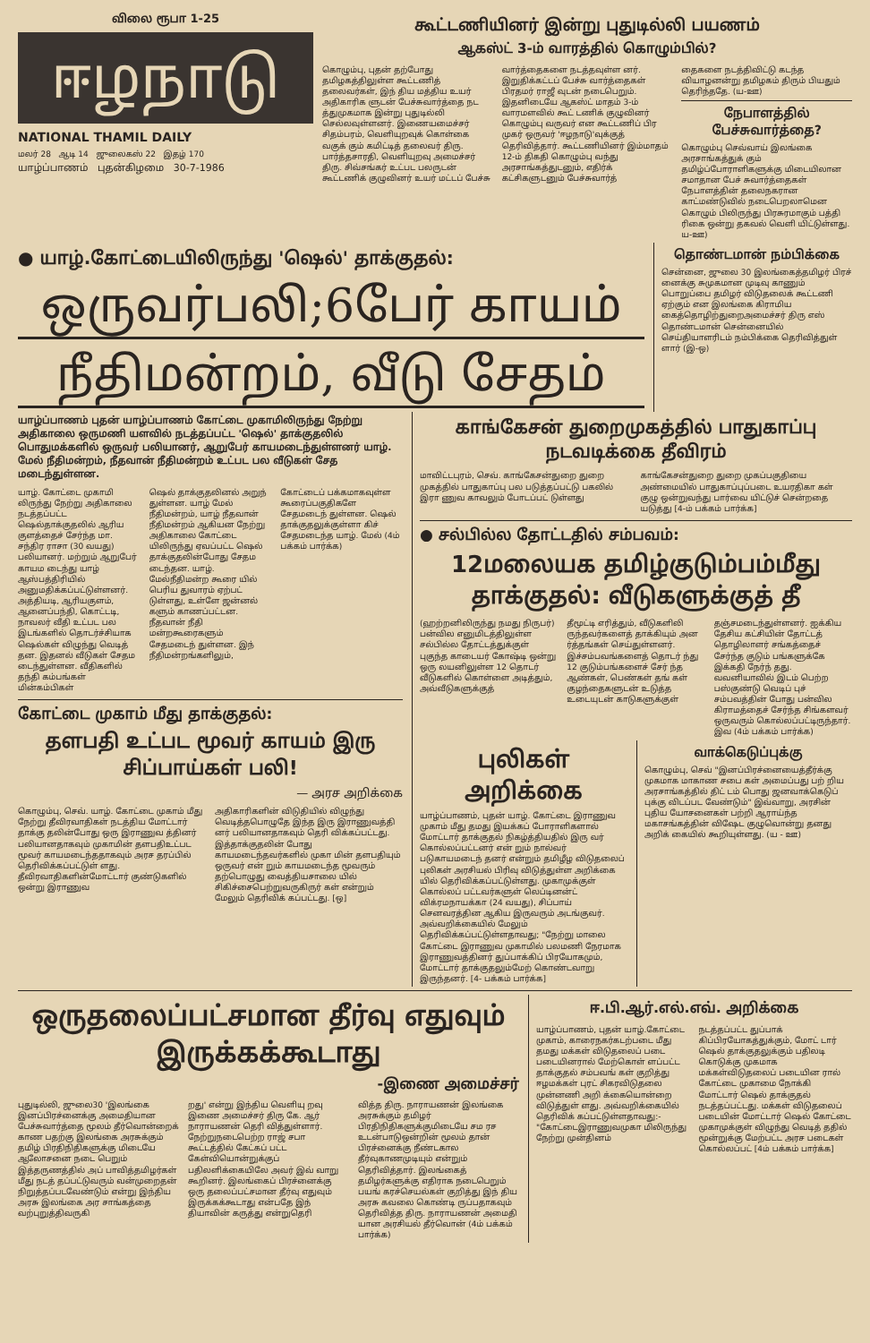விலை ரூபா 1-25
ஈழநாடு
NATIONAL THAMIL DAILY
மலர் 28 ஆடி 14 ஜுலைகஸ் 22 இதழ் 170
யாழ்ப்பாணம் புதன்கிழமை 30-7-1986
கூட்டணியினர் இன்று புதுடில்லி பயணம்
ஆகஸ்ட் 3-ம் வாரத்தில் கொழும்பில்?
கொழும்பு, புதன் தற்போது தமிழகத்திலுள்ள கூட்டணித் தலைவர்கள், இந் திய மத்திய உயர் அதிகாரிக ளுடன் பேச்சுவார்த்தை நட த்துமுகமாக இன்று புதுடில்லி செல்லவுள்ளனர். இணையமைச்சர் சிதம்பரம், வெளியுறவுக் கொள்கை வகுக் கும் கமிட்டித் தலைவர் திரு. பார்த்தசாரதி, வெளியுறவு அமைச்சர் திரு. சிவ்சங்கர் உட்பட பலருடன் கூட்டணிக் குழுவினர் உயர் மட்டப் பேச்சு
வார்த்தைகளை நடத்தவுள்ள னர். இறுதிக்கட்டப் பேச்சு வார்த்தைகள் பிரதமர் ராஜீ வுடன் நடைபெறும். இதனிடையே ஆகஸ்ட் மாதம் 3-ம் வாரமளவில் கூட் டணிக் குழுவினர் கொழும்பு வருவர் என கூட்டணிப் பிர முகர் ஒருவர் 'ஈழநாடு'வுக்குத் தெரிவித்தார். கூட்டணியினர் இம்மாதம் 12-ம் திகதி கொழும்பு வந்து அரசாங்கத்துடனும், எதிர்க் கட்சிகளுடனும் பேச்சுவார்த்
தைகளை நடத்திவிட்டு கடந்த வியாழனன்று தமிழகம் திரும் பியதும் தெரிந்ததே. (ய-ஊ)
நேபாளத்தில் பேச்சுவார்த்தை?
கொழும்பு செவ்வாய் இலங்கை அரசாங்கத்துக் கும் தமிழ்ப்போராளிகளுக்கு மிடையிலான சமாதான பேச் சுவார்த்தைகள் நேபாளத்தின் தலைநகரான காட்மண்டுவில் நடைபெறலாமென கொழும் பிலிருந்து பிரசுரமாகும் பத்தி ரிகை ஒன்று தகவல் வெளி யிட்டுள்ளது. ய-ஊ)
● யாழ்.கோட்டையிலிருந்து 'ஷெல்' தாக்குதல்:
ஒருவர்பலி;6பேர் காயம்
நீதிமன்றம், வீடு சேதம்
தொண்டமான் நம்பிக்கை
சென்னை, ஜுலை 30 இலங்கைத்தமிழர் பிரச் னைக்கு சுமுகமான முடிவு காணும் பொறுப்பை தமிழர் விடுதலைக் கூட்டணி ஏற்கும் என இலங்கை கிராமிய கைத்தொழிற்துறைஅமைச்சர் திரு எஸ் தொண்டமான் சென்னையில் செய்தியாளரிடம் நம்பிக்கை தெரிவித்துள் ளார் (இ-ஒ)
யாழ்ப்பாணம் புதன் யாழ்ப்பாணம் கோட்டை முகாமிலிருந்து நேற்று அதிகாலை ஒருமணி யளவில் நடத்தப்பட்ட 'ஷெல்' தாக்குதலில் பொதுமக்களில் ஒருவர் பலியானர், ஆறுபேர் காயமடைந்துள்ளனர் யாழ். மேல் நீதிமன்றம், நீதவான் நீதிமன்றம் உட்பட பல வீடுகள் சேத மடைந்துள்ளன.
யாழ். கோட்டை முகாமி லிருந்து நேற்று அதிகாலை நடத்தப்பட்ட ஷெல்தாக்குதலில் ஆரிய குளத்தைச் சேர்ந்த மா. சந்திர ராசா (30 வயது) பலியானர். மற்றும் ஆறுபேர் காயம டைந்து யாழ் ஆஸ்பத்திரியில் அனுமதிக்கப்பட்டுள்ளனர். அத்தியடி, ஆரியகுளம், ஆனைப்பந்தி, கொட்டடி, நாவலர் வீதி உட்பட பல இடங்களில் தொடர்ச்சியாக ஷெல்கள் விழுந்து வெடித் தன. இதனல் வீடுகள் சேதம டைந்துள்ளன. வீதிகளில் தந்தி கம்பங்கள் மின்கம்பிகள்
ஷெல் தாக்குதலினல் அறுந் துள்ளன. யாழ் மேல் நீதிமன்றம், யாழ் நீதவான் நீதிமன்றம் ஆகியன நேற்று அதிகாலை கோட்டை யிலிருந்து ஏவப்பட்ட ஷெல் தாக்குதலின்போது சேதம டைந்தன. யாழ். மேல்நீதிமன்ற கூரை யில் பெரிய துவாரம் ஏற்பட் டுள்ளது, உள்ளே ஜன்னல் களும் காணப்பட்டன. நீதவான் நீதி மன்றகூரைகளும் சேதமடைந் துள்ளன. இந் நீதிமன்றங்களிலும்,
கோட்டைப் பக்கமாகவுள்ள கூரைப்பகுதிகளே சேதமடைந் துள்ளன. ஷெல் தாக்குதலுக்குள்ளா கிச் சேதமடைந்த யாழ். மேல் (4ம் பக்கம் பார்க்க)
கோட்டை முகாம் மீது தாக்குதல்:
தளபதி உட்பட மூவர் காயம் இரு சிப்பாய்கள் பலி!
— அரச அறிக்கை
கொழும்பு, செவ். யாழ். கோட்டை முகாம் மீது நேற்று தீவிரவாதிகள் நடத்திய மோட்டார் தாக்கு தலின்போது ஒரு இராணுவ த்தினர் பலியானதாகவும் முகாமின் தளபதிஉட்பட மூவர் காயமடைந்ததாகவும் அரச தரப்பில் தெரிவிக்கப்பட்டுள் ளது. தீவிரவாதிகளின்மோட்டார் குண்டுகளில் ஒன்று இராணுவ
அதிகாரிகளின் விடுதியில் விழுந்து வெடித்தபொழுதே இந்த இரு இராணுவத்தி னர் பலியானதாகவும் தெரி விக்கப்பட்டது. இத்தாக்குதலின் போது காயமடைந்தவர்களில் முகா மின் தளபதியும் ஒருவர் என் றும் காயமடைந்த மூவரும் தற்பொழுது வைத்தியசாலை யில் சிகிச்சைபெற்றுவருகிருர் கள் என்றும் மேலும் தெரிவிக் கப்பட்டது. [ஒ]
காங்கேசன் துறைமுகத்தில் பாதுகாப்பு நடவடிக்கை தீவிரம்
மாவிட்டபுரம், செவ். காங்கேசன்துறை துறை முகத்தில் பாதுகாப்பு பல படுத்தப்பட்டு பகலில் இரா ணுவ காவலும் போடப்பட் டுள்ளது
காங்கேசன்துறை துறை முகப்பகுதியை அண்மையில் பாதுகாப்புப்படை உயரதிகா கள் குழு ஒன்றுவந்து பார்வை யிட்டுச் சென்றதை யடுத்து [4-ம் பக்கம் பார்க்க]
● சல்பில்ல தோட்டதில் சம்பவம்:
12மலையக தமிழ்குடும்பம்மீது தாக்குதல்: வீடுகளுக்குத் தீ
(ஹற்றனிலிருந்து நமது நிருபர்) பன்வில எனுமிடத்திலுள்ள சல்பில்ல தோட்டத்துக்குள் புகுந்த காடையர் கோஷ்டி ஒன்று ஒரு லயனிலுள்ள 12 தொடர் வீடுகளில் கொள்ளை அடித்தும், அவ்வீடுகளுக்குத்
தீமூட்டி எரித்தும், வீடுகளிலி ருந்தவர்களைத் தாக்கியும் அன ர்த்தங்கள் செய்துள்ளனர். இச்சம்பவங்களைத் தொடர் ந்து 12 குடும்பங்களைச் சேர் ந்த ஆண்கள், பெண்கள் தங் கள் குழந்தைகளுடன் உடுத்த உடையுடன் காடுகளுக்குள்
தஞ்சமடைந்துள்ளனர். ஐக்கிய தேசிய கட்சியின் தோட்டத் தொழிலாளர் சங்கத்தைச் சேர்ந்த குடும் பங்களுக்கே இக்கதி நேர்ந் தது. வவனியாவில் இடம் பெற்ற பஸ்குண்டு வெடிப் புச் சம்பவத்தின் போது பன்வில கிராமத்தைச் சேர்ந்த சிங்களவர் ஒருவரும் கொல்லப்பட்டிருந்தார். இவ (4ம் பக்கம் பார்க்க)
புலிகள் அறிக்கை
யாழ்ப்பாணம், புதன் யாழ். கோட்டை இராணுவ முகாம் மீது தமது இயக்கப் போராளிகளால் மோட்டார் தாக்குதல் நிகழ்த்தியதில் இரு வர் கொல்லப்பட்டனர் என் றும் நால்வர் படுகாயமடைந் தனர் என்றும் தமிழீழ விடுதலைப் புலிகள் அரசியல் பிரிவு விடுத்துள்ள அறிக்கை யில் தெரிவிக்கப்பட்டுள்ளது. முகாமுக்குள் கொல்லப் பட்டவர்களுள் லெப்டினன்ட் விக்ரமநாயக்கா (24 வயது), சிப்பாய் செனவரத்தின ஆகிய இருவரும் அடங்குவர். அவ்வறிக்கையில் மேலும் தெரிவிக்கப்பட்டுள்ளதாவது; "நேற்று மாலை கோட்டை இராணுவ முகாமில் பலமணி நேரமாக இராணுவத்தினர் துப்பாக்கிப் பிரயோகமும், மோட்டார் தாக்குதலும்மேற் கொண்டவாறு இருந்தனர். [4- பக்கம் பார்க்க]
வாக்கெடுப்புக்கு
கொழும்பு, செவ் "இனப்பிரச்னையைத்தீர்க்கு முகமாக மாகாண சபை கள் அமைப்பது பற் றிய அரசாங்கத்தில் திட் டம் பொது ஜனவாக்கெடுப் புக்கு விடப்பட வேண்டும்" இவ்வாறு, அரசின் புதிய யோசனைகள் பற்றி ஆராய்ந்த மகாசங்கத்தின் விஷேட குழுவொன்று தனது அறிக் கையில் கூறியுள்ளது. (ய - ஊ)
ஒருதலைப்பட்சமான தீர்வு எதுவும் இருக்கக்கூடாது
-இணை அமைச்சர்
புதுடில்லி, ஜுலை30 'இலங்கை இனப்பிரச்னைக்கு அமைதியான பேச்சுவார்த்தை மூலம் தீர்வொன்றைக் காண பதற்கு இலங்கை அரசுக்கும் தமிழ் பிரதிநிதிகளுக்கு மிடையே ஆலோசனை நடை பெறும் இத்தருணத்தில் அப் பாவித்தமிழர்கள் மீது நடத் தப்பட்டுவரும் வன்முறைதன் நிறுத்தப்படவேண்டும் என்று இந்திய அரசு இலங்கை அர சாங்கத்தை வற்புறுத்திவருகி
றது' என்று இந்திய வெளியு றவு இணை அமைச்சர் திரு கே. ஆர் நாராயணன் தெரி வித்துள்ளார். நேற்றுநடைபெற்ற ராஜ் சபா கூட்டத்தில் கேட்கப் பட்ட கேள்வியொன்றுக்குப் பதிலளிக்கையிலே அவர் இவ் வாறு கூறினர். இலங்கைப் பிரச்னைக்கு ஒரு தலைப்பட்சமான தீர்வு எதுவும் இருக்கக்கூடாது என்பதே இந் தியாவின் கருத்து என்றுதெரி
வித்த திரு. நாராயணன் இலங்கை அரசுக்கும் தமிழர் பிரதிநிதிகளுக்குமிடையே சம ரச உடன்பாடுஒன்றின் மூலம் தான் பிரச்னைக்கு நீண்டகால தீர்வுகாணமுடியும் என்றும் தெரிவித்தார். இலங்கைத் தமிழர்களுக்கு எதிராக நடைபெறும் பயங் கரச்செயல்கள் குறித்து இந் திய அரசு கவலை கொண்டி ருப்பதாகவும் தெரிவித்த திரு. நாராயணன் அமைதி யான அரசியல் தீர்வொன் (4ம் பக்கம் பார்க்க)
ஈ.பி.ஆர்.எல்.எவ். அறிக்கை
யாழ்ப்பாணம், புதன் யாழ்.கோட்டை முகாம், காரைநகர்கடற்படை மீது தமது மக்கள் விடுதலைப் படை படையினரால் மேற்கொள் ளப்பட்ட தாக்குதல் சம்பவங் கள் குறித்து ஈழமக்கள் புரட் சிகரவிடுதலை முன்னணி அறி க்கையொன்றை விடுத்துள் ளது. அவ்வறிக்கையில் தெரிவிக் கப்பட்டுள்ளதாவது:- "கோட்டைஇராணுவமுகா மிலிருந்து நேற்று முன்தினம்
நடத்தப்பட்ட துப்பாக் கிப்பிரயோகத்துக்கும், மோட் டார் ஷெல் தாக்குதலுக்கும் பதிலடி கொடுக்கு முகமாக மக்கள்விடுதலைப் படையின ரால் கோட்டை முகாமை நோக்கி மோட்டார் ஷெல் தாக்குதல் நடத்தப்பட்டது. மக்கள் விடுதலைப் படையின் மோட்டார் ஷெல் கோட்டை முகாமுக்குள் விழுந்து வெடித் ததில் மூன்றுக்கு மேற்பட்ட அரச படைகள் கொல்லப்பட் [4ம் பக்கம் பார்க்க]